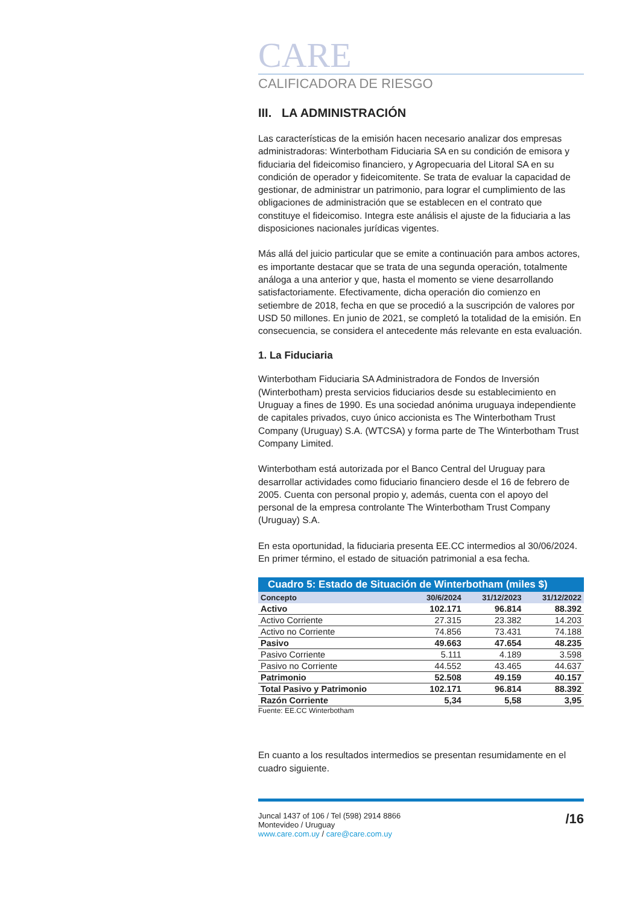CARE
CALIFICADORA DE RIESGO
III. LA ADMINISTRACIÓN
Las características de la emisión hacen necesario analizar dos empresas administradoras: Winterbotham Fiduciaria SA en su condición de emisora y fiduciaria del fideicomiso financiero, y Agropecuaria del Litoral SA en su condición de operador y fideicomitente. Se trata de evaluar la capacidad de gestionar, de administrar un patrimonio, para lograr el cumplimiento de las obligaciones de administración que se establecen en el contrato que constituye el fideicomiso. Integra este análisis el ajuste de la fiduciaria a las disposiciones nacionales jurídicas vigentes.
Más allá del juicio particular que se emite a continuación para ambos actores, es importante destacar que se trata de una segunda operación, totalmente análoga a una anterior y que, hasta el momento se viene desarrollando satisfactoriamente. Efectivamente, dicha operación dio comienzo en setiembre de 2018, fecha en que se procedió a la suscripción de valores por USD 50 millones. En junio de 2021, se completó la totalidad de la emisión. En consecuencia, se considera el antecedente más relevante en esta evaluación.
1. La Fiduciaria
Winterbotham Fiduciaria SA Administradora de Fondos de Inversión (Winterbotham) presta servicios fiduciarios desde su establecimiento en Uruguay a fines de 1990. Es una sociedad anónima uruguaya independiente de capitales privados, cuyo único accionista es The Winterbotham Trust Company (Uruguay) S.A. (WTCSA) y forma parte de The Winterbotham Trust Company Limited.
Winterbotham está autorizada por el Banco Central del Uruguay para desarrollar actividades como fiduciario financiero desde el 16 de febrero de 2005. Cuenta con personal propio y, además, cuenta con el apoyo del personal de la empresa controlante The Winterbotham Trust Company (Uruguay) S.A.
En esta oportunidad, la fiduciaria presenta EE.CC intermedios al 30/06/2024. En primer término, el estado de situación patrimonial a esa fecha.
Cuadro 5: Estado de Situación de Winterbotham (miles $)
| Concepto | 30/6/2024 | 31/12/2023 | 31/12/2022 |
| --- | --- | --- | --- |
| Activo | 102.171 | 96.814 | 88.392 |
| Activo Corriente | 27.315 | 23.382 | 14.203 |
| Activo no Corriente | 74.856 | 73.431 | 74.188 |
| Pasivo | 49.663 | 47.654 | 48.235 |
| Pasivo Corriente | 5.111 | 4.189 | 3.598 |
| Pasivo no Corriente | 44.552 | 43.465 | 44.637 |
| Patrimonio | 52.508 | 49.159 | 40.157 |
| Total Pasivo y Patrimonio | 102.171 | 96.814 | 88.392 |
| Razón Corriente | 5,34 | 5,58 | 3,95 |
Fuente: EE.CC Winterbotham
En cuanto a los resultados intermedios se presentan resumidamente en el cuadro siguiente.
Juncal 1437 of 106 / Tel (598) 2914 8866
Montevideo / Uruguay
www.care.com.uy / care@care.com.uy
/16